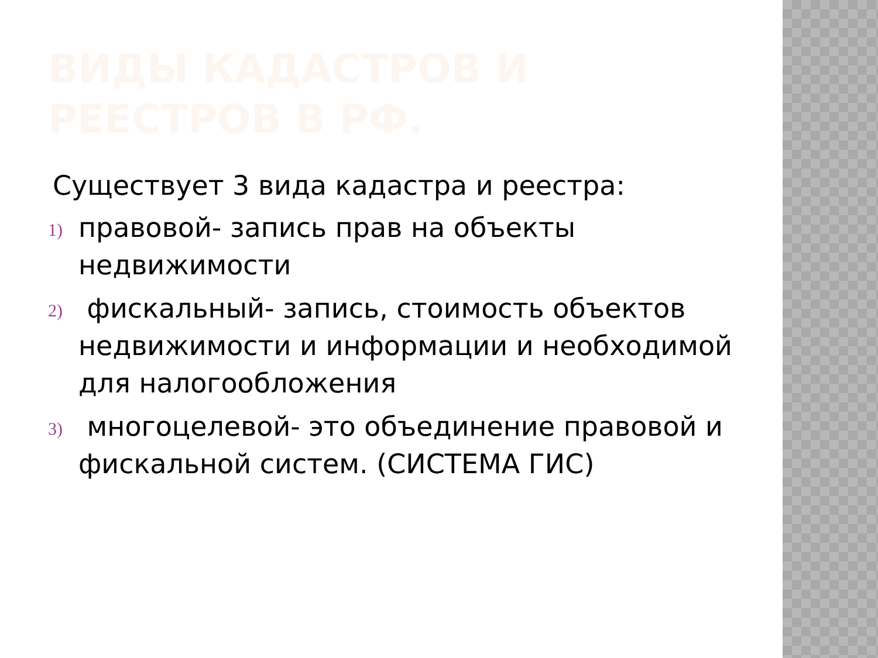ВИДЫ КАДАСТРОВ И РЕЕСТРОВ В РФ.
Существует 3 вида кадастра и реестра:
1) правовой- запись прав на объекты недвижимости
2) фискальный- запись, стоимость объектов недвижимости и информации и необходимой для налогообложения
3) многоцелевой- это объединение правовой и фискальной систем. (СИСТЕМА ГИС)